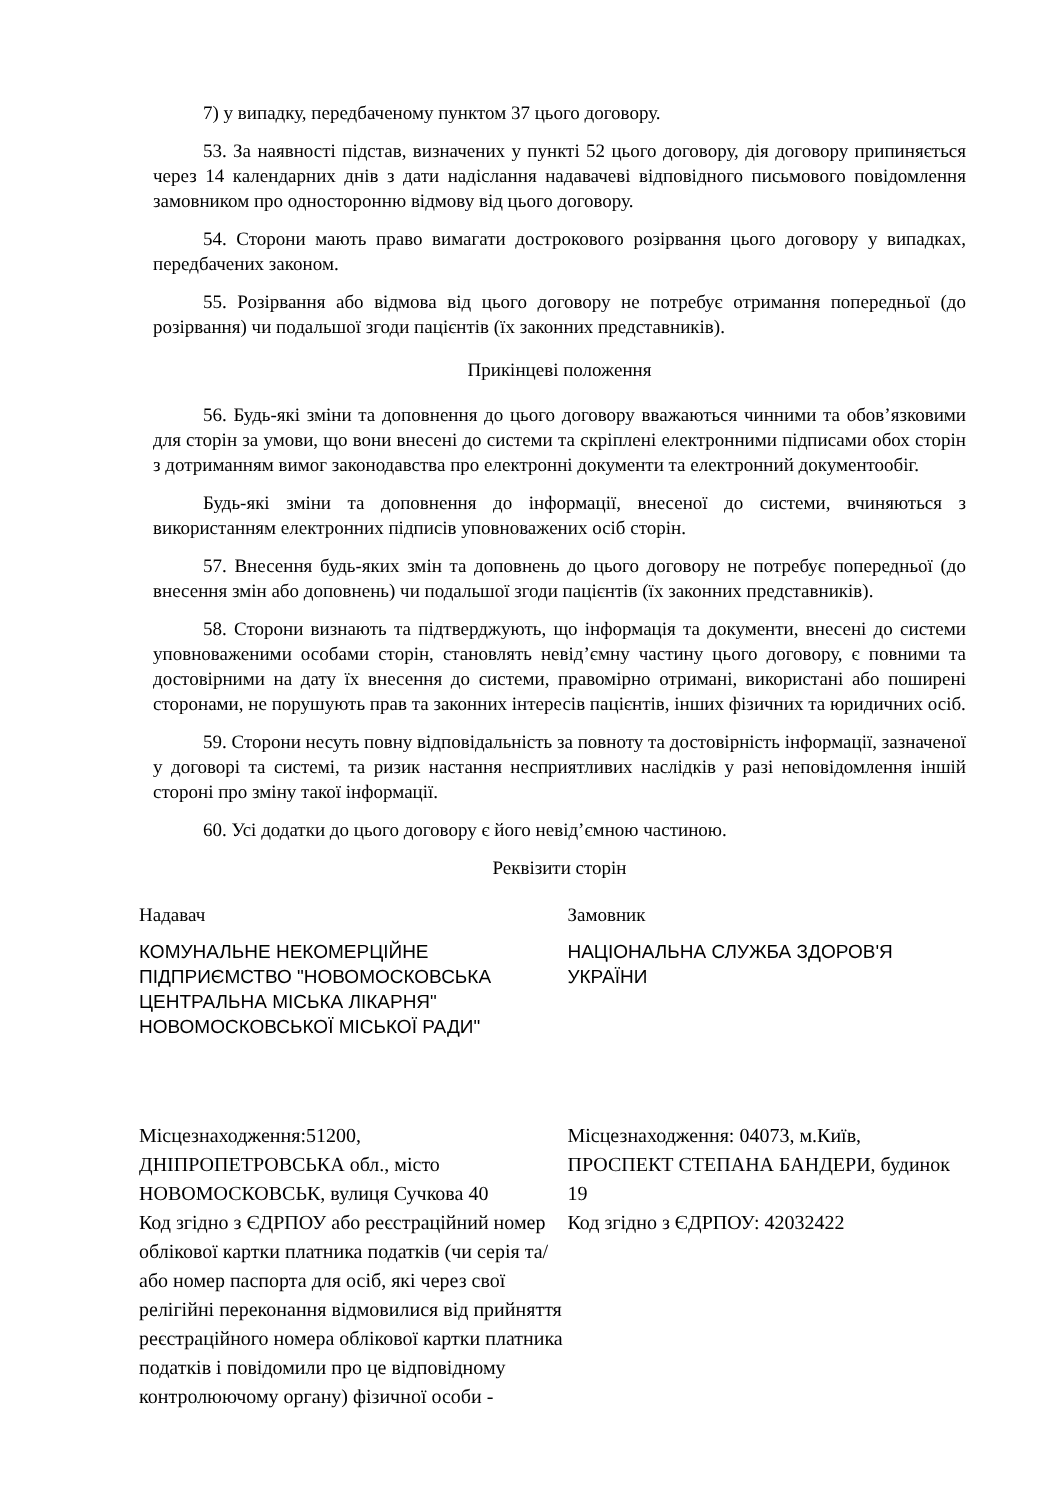7) у випадку, передбаченому пунктом 37 цього договору.
53. За наявності підстав, визначених у пункті 52 цього договору, дія договору припиняється через 14 календарних днів з дати надіслання надавачеві відповідного письмового повідомлення замовником про односторонню відмову від цього договору.
54. Сторони мають право вимагати дострокового розірвання цього договору у випадках, передбачених законом.
55. Розірвання або відмова від цього договору не потребує отримання попередньої (до розірвання) чи подальшої згоди пацієнтів (їх законних представників).
Прикінцеві положення
56. Будь-які зміни та доповнення до цього договору вважаються чинними та обов’язковими для сторін за умови, що вони внесені до системи та скріплені електронними підписами обох сторін з дотриманням вимог законодавства про електронні документи та електронний документообіг.
Будь-які зміни та доповнення до інформації, внесеної до системи, вчиняються з використанням електронних підписів уповноважених осіб сторін.
57. Внесення будь-яких змін та доповнень до цього договору не потребує попередньої (до внесення змін або доповнень) чи подальшої згоди пацієнтів (їх законних представників).
58. Сторони визнають та підтверджують, що інформація та документи, внесені до системи уповноваженими особами сторін, становлять невід’ємну частину цього договору, є повними та достовірними на дату їх внесення до системи, правомірно отримані, використані або поширені сторонами, не порушують прав та законних інтересів пацієнтів, інших фізичних та юридичних осіб.
59. Сторони несуть повну відповідальність за повноту та достовірність інформації, зазначеної у договорі та системі, та ризик настання несприятливих наслідків у разі неповідомлення іншій стороні про зміну такої інформації.
60. Усі додатки до цього договору є його невід’ємною частиною.
Реквізити сторін
Надавач
КОМУНАЛЬНЕ НЕКОМЕРЦІЙНЕ ПІДПРИЄМСТВО "НОВОМОСКОВСЬКА ЦЕНТРАЛЬНА МІСЬКА ЛІКАРНЯ" НОВОМОСКОВСЬКОЇ МІСЬКОЇ РАДИ"
Місцезнаходження:51200, ДНІПРОПЕТРОВСЬКА обл., місто НОВОМОСКОВСЬК, вулиця Сучкова 40
Код згідно з ЄДРПОУ або реєстраційний номер облікової картки платника податків (чи серія та/або номер паспорта для осіб, які через свої релігійні переконання відмовилися від прийняття реєстраційного номера облікової картки платника податків і повідомили про це відповідному контролюючому органу) фізичної особи -
Замовник
НАЦІОНАЛЬНА СЛУЖБА ЗДОРОВ'Я УКРАЇНИ
Місцезнаходження: 04073, м.Київ, ПРОСПЕКТ СТЕПАНА БАНДЕРИ, будинок 19
Код згідно з ЄДРПОУ: 42032422